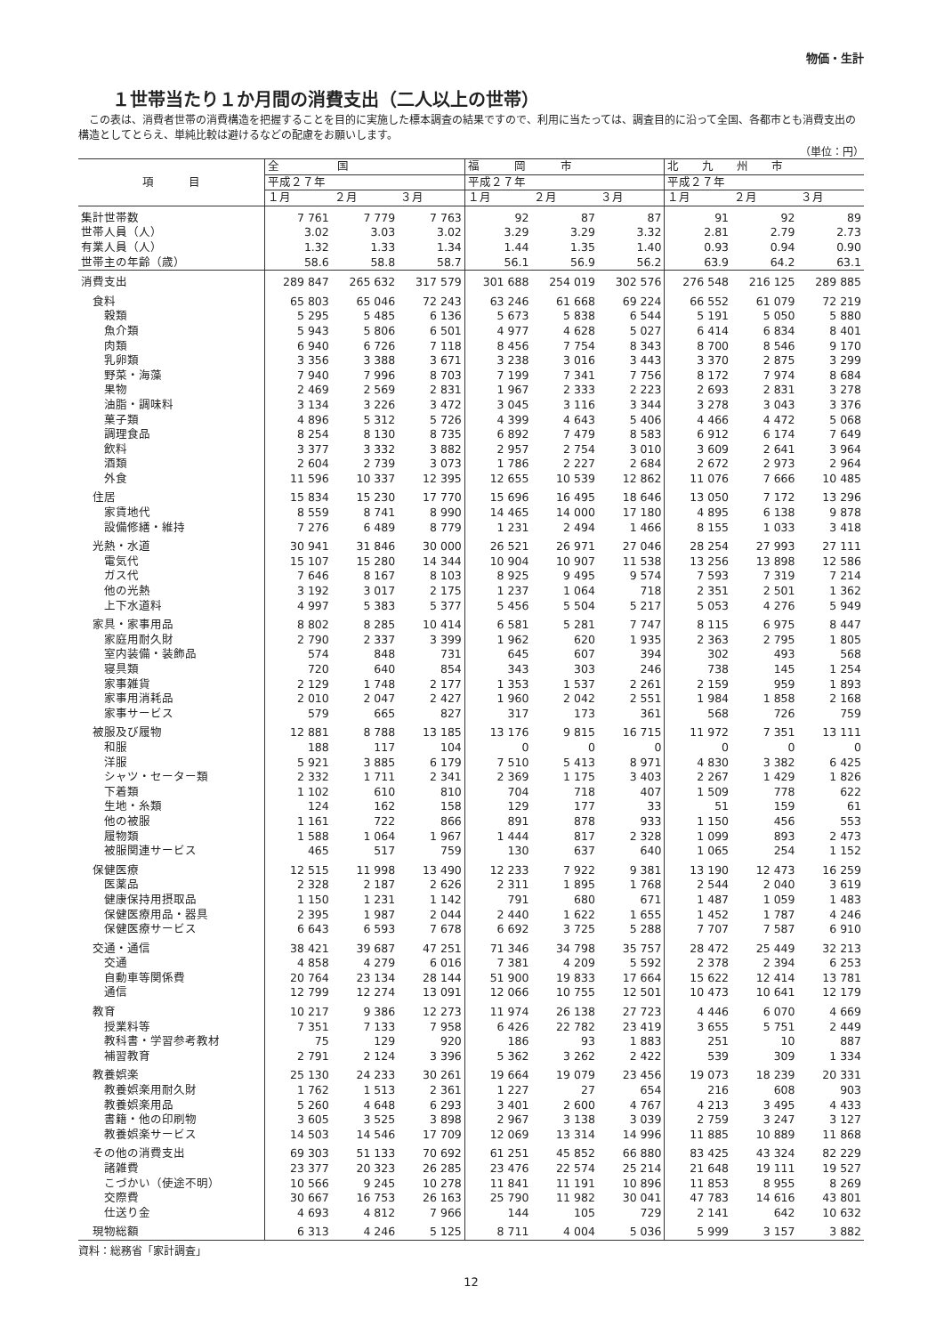物価・生計
１世帯当たり１か月間の消費支出（二人以上の世帯）
この表は、消費者世帯の消費構造を把握することを目的に実施した標本調査の結果ですので、利用に当たっては、調査目的に沿って全国、各都市とも消費支出の構造としてとらえ、単純比較は避けるなどの配慮をお願いします。
（単位：円）
| 項 目 | 全 国 | | | 福 岡 市 | | | 北 九 州 市 | | |
| --- | --- | --- | --- | --- | --- | --- | --- | --- | --- |
| | 平成２７年 | | | 平成２７年 | | | 平成２７年 | | |
| | １月 | ２月 | ３月 | １月 | ２月 | ３月 | １月 | ２月 | ３月 |
| 集計世帯数 | 7 761 | 7 779 | 7 763 | 92 | 87 | 87 | 91 | 92 | 89 |
| 世帯人員（人） | 3.02 | 3.03 | 3.02 | 3.29 | 3.29 | 3.32 | 2.81 | 2.79 | 2.73 |
| 有業人員（人） | 1.32 | 1.33 | 1.34 | 1.44 | 1.35 | 1.40 | 0.93 | 0.94 | 0.90 |
| 世帯主の年齢（歳） | 58.6 | 58.8 | 58.7 | 56.1 | 56.9 | 56.2 | 63.9 | 64.2 | 63.1 |
| 消費支出 | 289 847 | 265 632 | 317 579 | 301 688 | 254 019 | 302 576 | 276 548 | 216 125 | 289 885 |
| 食料 | 65 803 | 65 046 | 72 243 | 63 246 | 61 668 | 69 224 | 66 552 | 61 079 | 72 219 |
| 穀類 | 5 295 | 5 485 | 6 136 | 5 673 | 5 838 | 6 544 | 5 191 | 5 050 | 5 880 |
| 魚介類 | 5 943 | 5 806 | 6 501 | 4 977 | 4 628 | 5 027 | 6 414 | 6 834 | 8 401 |
| 肉類 | 6 940 | 6 726 | 7 118 | 8 456 | 7 754 | 8 343 | 8 700 | 8 546 | 9 170 |
| 乳卵類 | 3 356 | 3 388 | 3 671 | 3 238 | 3 016 | 3 443 | 3 370 | 2 875 | 3 299 |
| 野菜・海藻 | 7 940 | 7 996 | 8 703 | 7 199 | 7 341 | 7 756 | 8 172 | 7 974 | 8 684 |
| 果物 | 2 469 | 2 569 | 2 831 | 1 967 | 2 333 | 2 223 | 2 693 | 2 831 | 3 278 |
| 油脂・調味料 | 3 134 | 3 226 | 3 472 | 3 045 | 3 116 | 3 344 | 3 278 | 3 043 | 3 376 |
| 菓子類 | 4 896 | 5 312 | 5 726 | 4 399 | 4 643 | 5 406 | 4 466 | 4 472 | 5 068 |
| 調理食品 | 8 254 | 8 130 | 8 735 | 6 892 | 7 479 | 8 583 | 6 912 | 6 174 | 7 649 |
| 飲料 | 3 377 | 3 332 | 3 882 | 2 957 | 2 754 | 3 010 | 3 609 | 2 641 | 3 964 |
| 酒類 | 2 604 | 2 739 | 3 073 | 1 786 | 2 227 | 2 684 | 2 672 | 2 973 | 2 964 |
| 外食 | 11 596 | 10 337 | 12 395 | 12 655 | 10 539 | 12 862 | 11 076 | 7 666 | 10 485 |
| 住居 | 15 834 | 15 230 | 17 770 | 15 696 | 16 495 | 18 646 | 13 050 | 7 172 | 13 296 |
| 家賃地代 | 8 559 | 8 741 | 8 990 | 14 465 | 14 000 | 17 180 | 4 895 | 6 138 | 9 878 |
| 設備修繕・維持 | 7 276 | 6 489 | 8 779 | 1 231 | 2 494 | 1 466 | 8 155 | 1 033 | 3 418 |
| 光熱・水道 | 30 941 | 31 846 | 30 000 | 26 521 | 26 971 | 27 046 | 28 254 | 27 993 | 27 111 |
| 電気代 | 15 107 | 15 280 | 14 344 | 10 904 | 10 907 | 11 538 | 13 256 | 13 898 | 12 586 |
| ガス代 | 7 646 | 8 167 | 8 103 | 8 925 | 9 495 | 9 574 | 7 593 | 7 319 | 7 214 |
| 他の光熱 | 3 192 | 3 017 | 2 175 | 1 237 | 1 064 | 718 | 2 351 | 2 501 | 1 362 |
| 上下水道料 | 4 997 | 5 383 | 5 377 | 5 456 | 5 504 | 5 217 | 5 053 | 4 276 | 5 949 |
| 家具・家事用品 | 8 802 | 8 285 | 10 414 | 6 581 | 5 281 | 7 747 | 8 115 | 6 975 | 8 447 |
| 家庭用耐久財 | 2 790 | 2 337 | 3 399 | 1 962 | 620 | 1 935 | 2 363 | 2 795 | 1 805 |
| 室内装備・装飾品 | 574 | 848 | 731 | 645 | 607 | 394 | 302 | 493 | 568 |
| 寝具類 | 720 | 640 | 854 | 343 | 303 | 246 | 738 | 145 | 1 254 |
| 家事雑貨 | 2 129 | 1 748 | 2 177 | 1 353 | 1 537 | 2 261 | 2 159 | 959 | 1 893 |
| 家事用消耗品 | 2 010 | 2 047 | 2 427 | 1 960 | 2 042 | 2 551 | 1 984 | 1 858 | 2 168 |
| 家事サービス | 579 | 665 | 827 | 317 | 173 | 361 | 568 | 726 | 759 |
| 被服及び履物 | 12 881 | 8 788 | 13 185 | 13 176 | 9 815 | 16 715 | 11 972 | 7 351 | 13 111 |
| 和服 | 188 | 117 | 104 | 0 | 0 | 0 | 0 | 0 | 0 |
| 洋服 | 5 921 | 3 885 | 6 179 | 7 510 | 5 413 | 8 971 | 4 830 | 3 382 | 6 425 |
| シャツ・セーター類 | 2 332 | 1 711 | 2 341 | 2 369 | 1 175 | 3 403 | 2 267 | 1 429 | 1 826 |
| 下着類 | 1 102 | 610 | 810 | 704 | 718 | 407 | 1 509 | 778 | 622 |
| 生地・糸類 | 124 | 162 | 158 | 129 | 177 | 33 | 51 | 159 | 61 |
| 他の被服 | 1 161 | 722 | 866 | 891 | 878 | 933 | 1 150 | 456 | 553 |
| 履物類 | 1 588 | 1 064 | 1 967 | 1 444 | 817 | 2 328 | 1 099 | 893 | 2 473 |
| 被服関連サービス | 465 | 517 | 759 | 130 | 637 | 640 | 1 065 | 254 | 1 152 |
| 保健医療 | 12 515 | 11 998 | 13 490 | 12 233 | 7 922 | 9 381 | 13 190 | 12 473 | 16 259 |
| 医薬品 | 2 328 | 2 187 | 2 626 | 2 311 | 1 895 | 1 768 | 2 544 | 2 040 | 3 619 |
| 健康保持用摂取品 | 1 150 | 1 231 | 1 142 | 791 | 680 | 671 | 1 487 | 1 059 | 1 483 |
| 保健医療用品・器具 | 2 395 | 1 987 | 2 044 | 2 440 | 1 622 | 1 655 | 1 452 | 1 787 | 4 246 |
| 保健医療サービス | 6 643 | 6 593 | 7 678 | 6 692 | 3 725 | 5 288 | 7 707 | 7 587 | 6 910 |
| 交通・通信 | 38 421 | 39 687 | 47 251 | 71 346 | 34 798 | 35 757 | 28 472 | 25 449 | 32 213 |
| 交通 | 4 858 | 4 279 | 6 016 | 7 381 | 4 209 | 5 592 | 2 378 | 2 394 | 6 253 |
| 自動車等関係費 | 20 764 | 23 134 | 28 144 | 51 900 | 19 833 | 17 664 | 15 622 | 12 414 | 13 781 |
| 通信 | 12 799 | 12 274 | 13 091 | 12 066 | 10 755 | 12 501 | 10 473 | 10 641 | 12 179 |
| 教育 | 10 217 | 9 386 | 12 273 | 11 974 | 26 138 | 27 723 | 4 446 | 6 070 | 4 669 |
| 授業料等 | 7 351 | 7 133 | 7 958 | 6 426 | 22 782 | 23 419 | 3 655 | 5 751 | 2 449 |
| 教科書・学習参考教材 | 75 | 129 | 920 | 186 | 93 | 1 883 | 251 | 10 | 887 |
| 補習教育 | 2 791 | 2 124 | 3 396 | 5 362 | 3 262 | 2 422 | 539 | 309 | 1 334 |
| 教養娯楽 | 25 130 | 24 233 | 30 261 | 19 664 | 19 079 | 23 456 | 19 073 | 18 239 | 20 331 |
| 教養娯楽用耐久財 | 1 762 | 1 513 | 2 361 | 1 227 | 27 | 654 | 216 | 608 | 903 |
| 教養娯楽用品 | 5 260 | 4 648 | 6 293 | 3 401 | 2 600 | 4 767 | 4 213 | 3 495 | 4 433 |
| 書籍・他の印刷物 | 3 605 | 3 525 | 3 898 | 2 967 | 3 138 | 3 039 | 2 759 | 3 247 | 3 127 |
| 教養娯楽サービス | 14 503 | 14 546 | 17 709 | 12 069 | 13 314 | 14 996 | 11 885 | 10 889 | 11 868 |
| その他の消費支出 | 69 303 | 51 133 | 70 692 | 61 251 | 45 852 | 66 880 | 83 425 | 43 324 | 82 229 |
| 諸雑費 | 23 377 | 20 323 | 26 285 | 23 476 | 22 574 | 25 214 | 21 648 | 19 111 | 19 527 |
| こづかい（使途不明） | 10 566 | 9 245 | 10 278 | 11 841 | 11 191 | 10 896 | 11 853 | 8 955 | 8 269 |
| 交際費 | 30 667 | 16 753 | 26 163 | 25 790 | 11 982 | 30 041 | 47 783 | 14 616 | 43 801 |
| 仕送り金 | 4 693 | 4 812 | 7 966 | 144 | 105 | 729 | 2 141 | 642 | 10 632 |
| 現物総額 | 6 313 | 4 246 | 5 125 | 8 711 | 4 004 | 5 036 | 5 999 | 3 157 | 3 882 |
資料：総務省「家計調査」
12